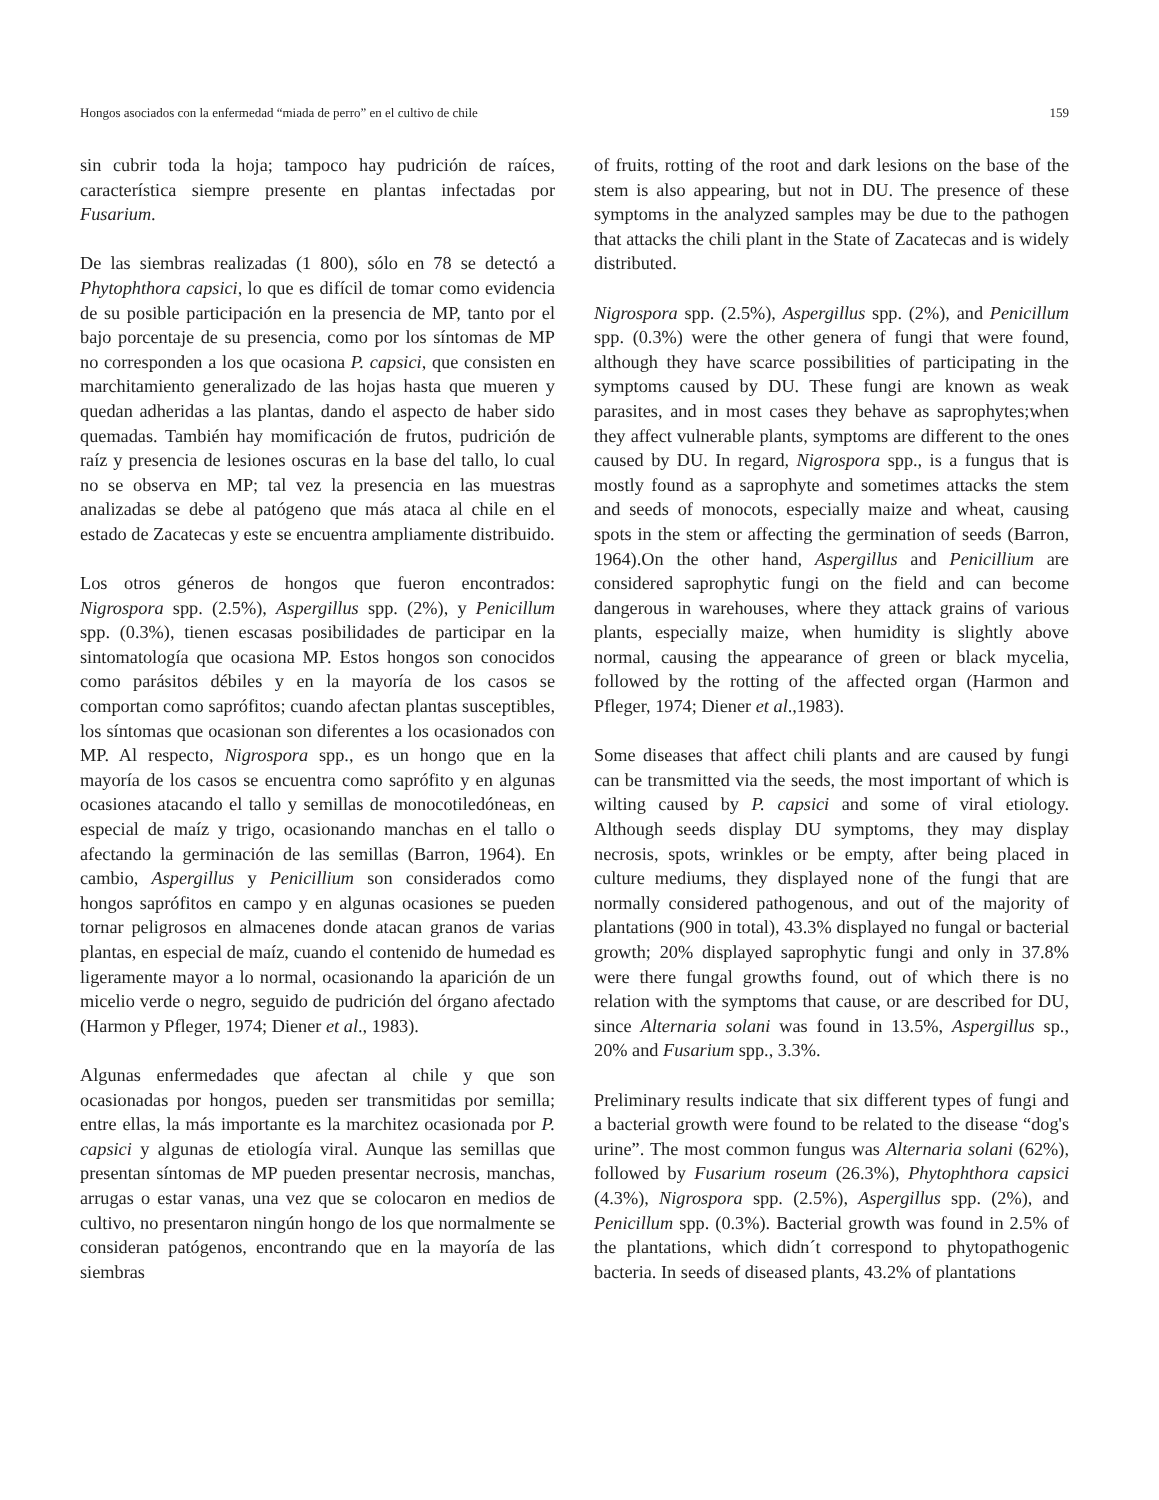Hongos asociados con la enfermedad “miada de perro” en el cultivo de chile 159
sin cubrir toda la hoja; tampoco hay pudrición de raíces, característica siempre presente en plantas infectadas por Fusarium.
De las siembras realizadas (1 800), sólo en 78 se detectó a Phytophthora capsici, lo que es difícil de tomar como evidencia de su posible participación en la presencia de MP, tanto por el bajo porcentaje de su presencia, como por los síntomas de MP no corresponden a los que ocasiona P. capsici, que consisten en marchitamiento generalizado de las hojas hasta que mueren y quedan adheridas a las plantas, dando el aspecto de haber sido quemadas. También hay momificación de frutos, pudrición de raíz y presencia de lesiones oscuras en la base del tallo, lo cual no se observa en MP; tal vez la presencia en las muestras analizadas se debe al patógeno que más ataca al chile en el estado de Zacatecas y este se encuentra ampliamente distribuido.
Los otros géneros de hongos que fueron encontrados: Nigrospora spp. (2.5%), Aspergillus spp. (2%), y Penicillum spp. (0.3%), tienen escasas posibilidades de participar en la sintomatología que ocasiona MP. Estos hongos son conocidos como parásitos débiles y en la mayoría de los casos se comportan como saprófitos; cuando afectan plantas susceptibles, los síntomas que ocasionan son diferentes a los ocasionados con MP. Al respecto, Nigrospora spp., es un hongo que en la mayoría de los casos se encuentra como saprófito y en algunas ocasiones atacando el tallo y semillas de monocotiledóneas, en especial de maíz y trigo, ocasionando manchas en el tallo o afectando la germinación de las semillas (Barron, 1964). En cambio, Aspergillus y Penicillium son considerados como hongos saprófitos en campo y en algunas ocasiones se pueden tornar peligrosos en almacenes donde atacan granos de varias plantas, en especial de maíz, cuando el contenido de humedad es ligeramente mayor a lo normal, ocasionando la aparición de un micelio verde o negro, seguido de pudrición del órgano afectado (Harmon y Pfleger, 1974; Diener et al., 1983).
Algunas enfermedades que afectan al chile y que son ocasionadas por hongos, pueden ser transmitidas por semilla; entre ellas, la más importante es la marchitez ocasionada por P. capsici y algunas de etiología viral. Aunque las semillas que presentan síntomas de MP pueden presentar necrosis, manchas, arrugas o estar vanas, una vez que se colocaron en medios de cultivo, no presentaron ningún hongo de los que normalmente se consideran patógenos, encontrando que en la mayoría de las siembras
of fruits, rotting of the root and dark lesions on the base of the stem is also appearing, but not in DU. The presence of these symptoms in the analyzed samples may be due to the pathogen that attacks the chili plant in the State of Zacatecas and is widely distributed.
Nigrospora spp. (2.5%), Aspergillus spp. (2%), and Penicillum spp. (0.3%) were the other genera of fungi that were found, although they have scarce possibilities of participating in the symptoms caused by DU. These fungi are known as weak parasites, and in most cases they behave as saprophytes;when they affect vulnerable plants, symptoms are different to the ones caused by DU. In regard, Nigrospora spp., is a fungus that is mostly found as a saprophyte and sometimes attacks the stem and seeds of monocots, especially maize and wheat, causing spots in the stem or affecting the germination of seeds (Barron, 1964).On the other hand, Aspergillus and Penicillium are considered saprophytic fungi on the field and can become dangerous in warehouses, where they attack grains of various plants, especially maize, when humidity is slightly above normal, causing the appearance of green or black mycelia, followed by the rotting of the affected organ (Harmon and Pfleger, 1974; Diener et al.,1983).
Some diseases that affect chili plants and are caused by fungi can be transmitted via the seeds, the most important of which is wilting caused by P. capsici and some of viral etiology. Although seeds display DU symptoms, they may display necrosis, spots, wrinkles or be empty, after being placed in culture mediums, they displayed none of the fungi that are normally considered pathogenous, and out of the majority of plantations (900 in total), 43.3% displayed no fungal or bacterial growth; 20% displayed saprophytic fungi and only in 37.8% were there fungal growths found, out of which there is no relation with the symptoms that cause, or are described for DU, since Alternaria solani was found in 13.5%, Aspergillus sp., 20% and Fusarium spp., 3.3%.
Preliminary results indicate that six different types of fungi and a bacterial growth were found to be related to the disease “dog's urine”. The most common fungus was Alternaria solani (62%), followed by Fusarium roseum (26.3%), Phytophthora capsici (4.3%), Nigrospora spp. (2.5%), Aspergillus spp. (2%), and Penicillum spp. (0.3%). Bacterial growth was found in 2.5% of the plantations, which didn´t correspond to phytopathogenic bacteria. In seeds of diseased plants, 43.2% of plantations